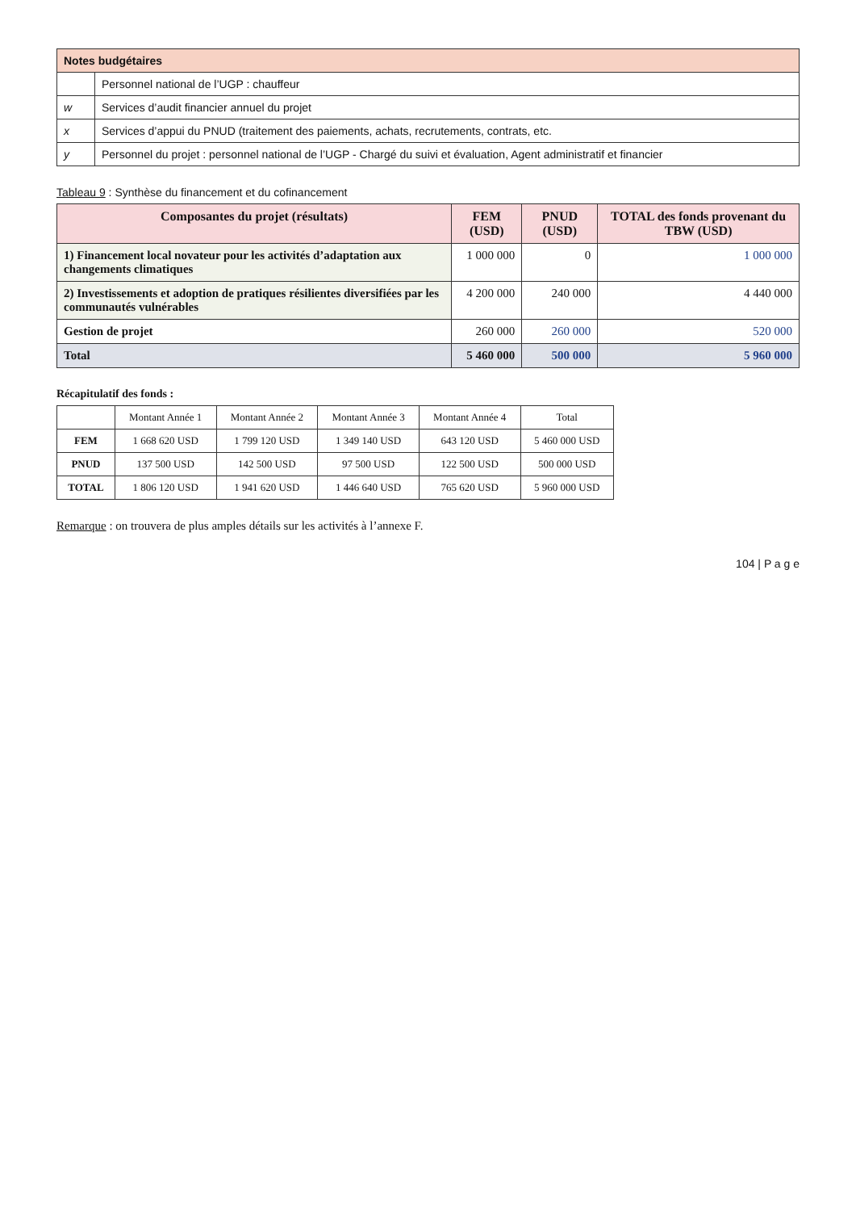| Notes budgétaires | |
| --- | --- |
| | Personnel national de l’UGP : chauffeur |
| w | Services d’audit financier annuel du projet |
| x | Services d’appui du PNUD (traitement des paiements, achats, recrutements, contrats, etc. |
| y | Personnel du projet : personnel national de l’UGP - Chargé du suivi et évaluation, Agent administratif et financier |
Tableau 9 : Synthèse du financement et du cofinancement
| Composantes du projet (résultats) | FEM (USD) | PNUD (USD) | TOTAL des fonds provenant du TBW (USD) |
| --- | --- | --- | --- |
| 1) Financement local novateur pour les activités d’adaptation aux changements climatiques | 1 000 000 | 0 | 1 000 000 |
| 2) Investissements et adoption de pratiques résilientes diversifiées par les communautés vulnérables | 4 200 000 | 240 000 | 4 440 000 |
| Gestion de projet | 260 000 | 260 000 | 520 000 |
| Total | 5 460 000 | 500 000 | 5 960 000 |
Récapitulatif des fonds :
| | Montant Année 1 | Montant Année 2 | Montant Année 3 | Montant Année 4 | Total |
| FEM | 1 668 620 USD | 1 799 120 USD | 1 349 140 USD | 643 120 USD | 5 460 000 USD |
| PNUD | 137 500 USD | 142 500 USD | 97 500 USD | 122 500 USD | 500 000 USD |
| TOTAL | 1 806 120 USD | 1 941 620 USD | 1 446 640 USD | 765 620 USD | 5 960 000 USD |
Remarque : on trouvera de plus amples détails sur les activités à l’annexe F.
104 | P a g e